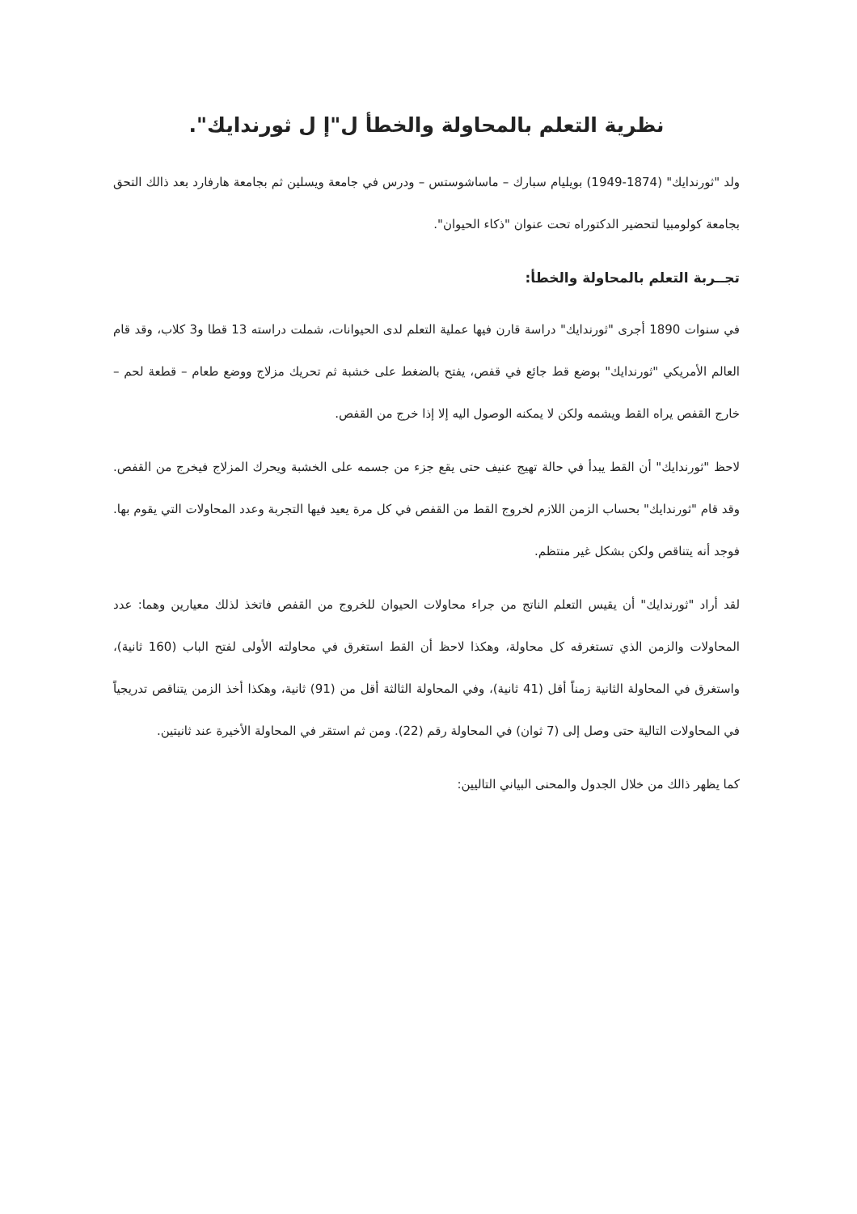نظرية التعلم بالمحاولة والخطأ ل"إ ل ثورندايك".
ولد "ثورندايك" (1874-1949) بويليام سبارك – ماساشوستس – ودرس في جامعة ويسلين ثم بجامعة هارفارد بعد ذالك التحق بجامعة كولومبيا لتحضير الدكتوراه تحت عنوان "ذكاء الحيوان".
تجــربة التعلم بالمحاولة والخطأ:
في سنوات 1890 أجرى "ثورندايك" دراسة قارن فيها عملية التعلم لدى الحيوانات، شملت دراسته 13 قطا و3 كلاب، وقد قام العالم الأمريكي "ثورندايك" بوضع قط جائع في قفص، يفتح بالضغط على خشبة ثم تحريك مزلاج ووضع طعام – قطعة لحم – خارج القفص يراه القط ويشمه ولكن لا يمكنه الوصول اليه إلا إذا خرج من القفص.
لاحظ "ثورندايك" أن القط يبدأ في حالة تهيج عنيف حتى يقع جزء من جسمه على الخشبة ويحرك المزلاج فيخرج من القفص. وقد قام "ثورندايك" بحساب الزمن اللازم لخروج القط من القفص في كل مرة يعيد فيها التجربة وعدد المحاولات التي يقوم بها. فوجد أنه يتناقص ولكن بشكل غير منتظم.
لقد أراد "ثورندايك" أن يقيس التعلم الناتج من جراء محاولات الحيوان للخروج من القفص فاتخذ لذلك معيارين وهما: عدد المحاولات والزمن الذي تستغرقه كل محاولة، وهكذا لاحظ أن القط استغرق في محاولته الأولى لفتح الباب (160 ثانية)، واستغرق في المحاولة الثانية زمناً أقل (41 ثانية)، وفي المحاولة الثالثة أقل من (91) ثانية، وهكذا أخذ الزمن يتناقص تدريجياً في المحاولات التالية حتى وصل إلى (7 ثوان) في المحاولة رقم (22). ومن ثم استقر في المحاولة الأخيرة عند ثانيتين.
كما يظهر ذالك من خلال الجدول والمحنى البياني التاليين: